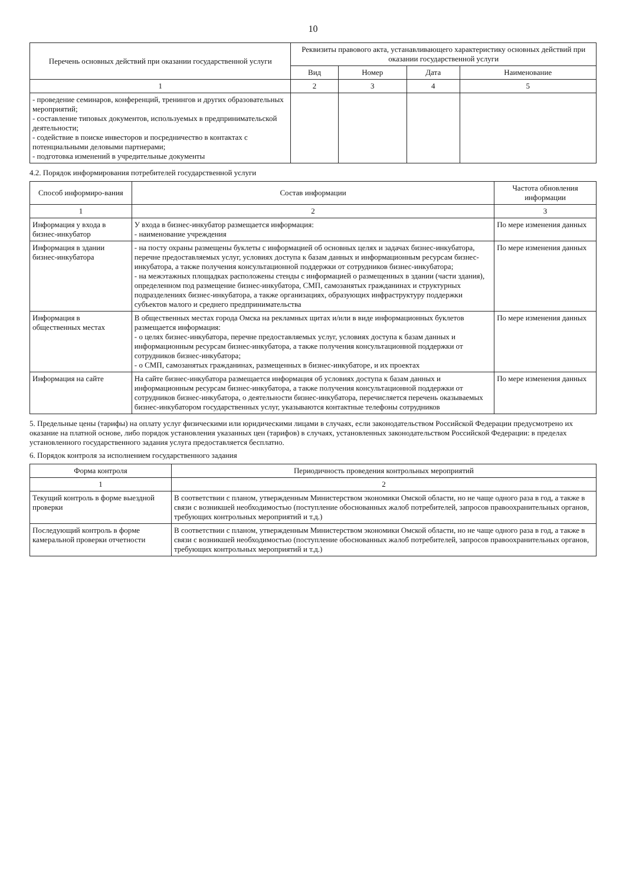10
| Перечень основных действий при оказании государственной услуги | Реквизиты правового акта, устанавливающего характеристику основных действий при оказании государственной услуги | | | |
| --- | --- | --- | --- | --- |
| | Вид | Номер | Дата | Наименование |
| 1 | 2 | 3 | 4 | 5 |
| - проведение семинаров, конференций, тренингов и других образовательных мероприятий; - составление типовых документов, используемых в предпринимательской деятельности; - содействие в поиске инвесторов и посредничество в контактах с потенциальными деловыми партнерами; - подготовка изменений в учредительные документы | | | | |
4.2. Порядок информирования потребителей государственной услуги
| Способ информиро-вания | Состав информации | Частота обновления информации |
| --- | --- | --- |
| 1 | 2 | 3 |
| Информация у входа в бизнес-инкубатор | У входа в бизнес-инкубатор размещается информация: - наименование учреждения | По мере изменения данных |
| Информация в здании бизнес-инкубатора | - на посту охраны размещены буклеты с информацией об основных целях и задачах бизнес-инкубатора, перечне предоставляемых услуг, условиях доступа к базам данных и информационным ресурсам бизнес-инкубатора, а также получения консультационной поддержки от сотрудников бизнес-инкубатора; - на межэтажных площадках расположены стенды с информацией о размещенных в здании (части здания), определенном под размещение бизнес-инкубатора, СМП, самозанятых гражданинах и структурных подразделениях бизнес-инкубатора, а также организациях, образующих инфраструктуру поддержки субъектов малого и среднего предпринимательства | По мере изменения данных |
| Информация в общественных местах | В общественных местах города Омска на рекламных щитах и/или в виде информационных буклетов размещается информация: - о целях бизнес-инкубатора, перечне предоставляемых услуг, условиях доступа к базам данных и информационным ресурсам бизнес-инкубатора, а также получения консультационной поддержки от сотрудников бизнес-инкубатора; - о СМП, самозанятых гражданинах, размещенных в бизнес-инкубаторе, и их проектах | По мере изменения данных |
| Информация на сайте | На сайте бизнес-инкубатора размещается информация об условиях доступа к базам данных и информационным ресурсам бизнес-инкубатора, а также получения консультационной поддержки от сотрудников бизнес-инкубатора, о деятельности бизнес-инкубатора, перечисляется перечень оказываемых бизнес-инкубатором государственных услуг, указываются контактные телефоны сотрудников | По мере изменения данных |
5. Предельные цены (тарифы) на оплату услуг физическими или юридическими лицами в случаях, если законодательством Российской Федерации предусмотрено их оказание на платной основе, либо порядок установления указанных цен (тарифов) в случаях, установленных законодательством Российской Федерации: в пределах установленного государственного задания услуга предоставляется бесплатно.
6. Порядок контроля за исполнением государственного задания
| Форма контроля | Периодичность проведения контрольных мероприятий |
| --- | --- |
| 1 | 2 |
| Текущий контроль в форме выездной проверки | В соответствии с планом, утвержденным Министерством экономики Омской области, но не чаще одного раза в год, а также в связи с возникшей необходимостью (поступление обоснованных жалоб потребителей, запросов правоохранительных органов, требующих контрольных мероприятий и т.д.) |
| Последующий контроль в форме камеральной проверки отчетности | В соответствии с планом, утвержденным Министерством экономики Омской области, но не чаще одного раза в год, а также в связи с возникшей необходимостью (поступление обоснованных жалоб потребителей, запросов правоохранительных органов, требующих контрольных мероприятий и т.д.) |